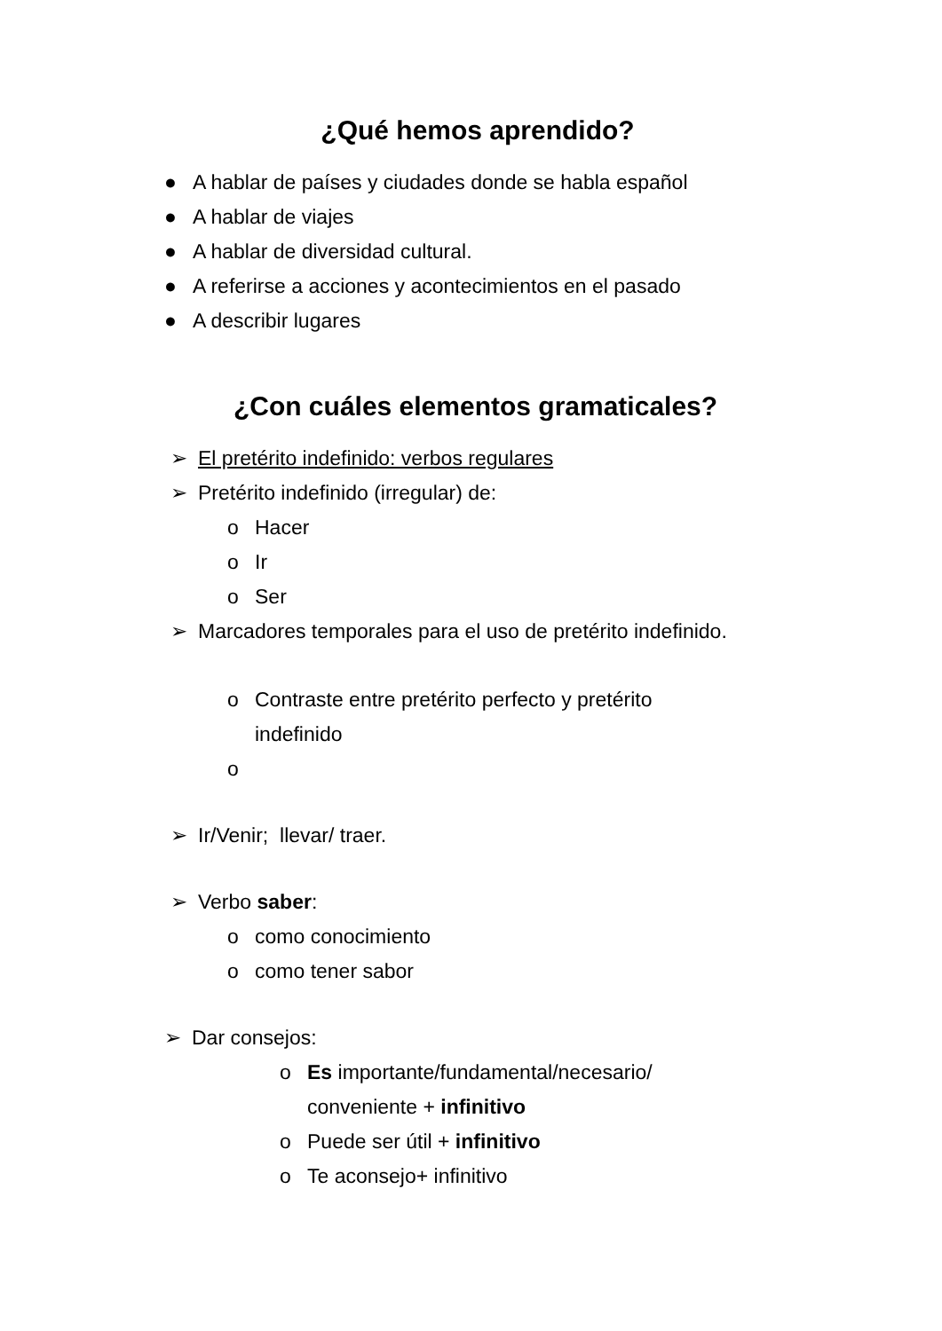¿Qué hemos aprendido?
● A hablar de países y ciudades donde se habla español
● A hablar de viajes
● A hablar de diversidad cultural.
● A referirse a acciones y acontecimientos en el pasado
● A describir lugares
¿Con cuáles elementos gramaticales?
➢ El pretérito indefinido: verbos regulares
➢ Pretérito indefinido (irregular) de:
o Hacer
o Ir
o Ser
➢ Marcadores temporales para el uso de pretérito indefinido.
o Contraste entre pretérito perfecto y pretérito indefinido
o
➢ Ir/Venir; llevar/ traer.
➢ Verbo saber:
o como conocimiento
o como tener sabor
➢ Dar consejos:
o Es importante/fundamental/necesario/ conveniente + infinitivo
o Puede ser útil + infinitivo
o Te aconsejo+ infinitivo